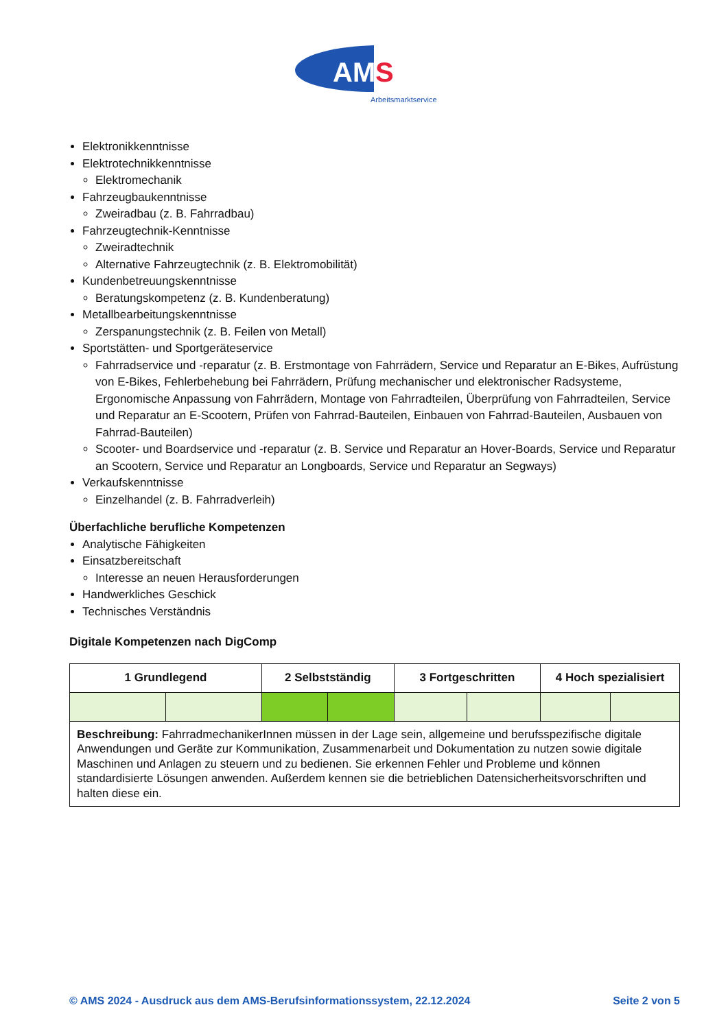AM
S
Arbeitsmarktservice
Elektronikkenntnisse
Elektrotechnikkenntnisse
Elektromechanik
Fahrzeugbaukenntnisse
Zweiradbau (z. B. Fahrradbau)
Fahrzeugtechnik-Kenntnisse
Zweiradtechnik
Alternative Fahrzeugtechnik (z. B. Elektromobilität)
Kundenbetreuungskenntnisse
Beratungskompetenz (z. B. Kundenberatung)
Metallbearbeitungskenntnisse
Zerspanungstechnik (z. B. Feilen von Metall)
Sportstätten- und Sportgeräteservice
Fahrradservice und -reparatur (z. B. Erstmontage von Fahrrädern, Service und Reparatur an E-Bikes, Aufrüstung von E-Bikes, Fehlerbehebung bei Fahrrädern, Prüfung mechanischer und elektronischer Radsysteme, Ergonomische Anpassung von Fahrrädern, Montage von Fahrradteilen, Überprüfung von Fahrradteilen, Service und Reparatur an E-Scootern, Prüfen von Fahrrad-Bauteilen, Einbauen von Fahrrad-Bauteilen, Ausbauen von Fahrrad-Bauteilen)
Scooter- und Boardservice und -reparatur (z. B. Service und Reparatur an Hover-Boards, Service und Reparatur an Scootern, Service und Reparatur an Longboards, Service und Reparatur an Segways)
Verkaufskenntnisse
Einzelhandel (z. B. Fahrradverleih)
Überfachliche berufliche Kompetenzen
Analytische Fähigkeiten
Einsatzbereitschaft
Interesse an neuen Herausforderungen
Handwerkliches Geschick
Technisches Verständnis
Digitale Kompetenzen nach DigComp
| 1 Grundlegend | | 2 Selbstständig | | 3 Fortgeschritten | | 4 Hoch spezialisiert | |
| --- | --- | --- | --- | --- | --- | --- | --- |
| Beschreibung: FahrradmechanikerInnen müssen in der Lage sein, allgemeine und berufsspezifische digitale Anwendungen und Geräte zur Kommunikation, Zusammenarbeit und Dokumentation zu nutzen sowie digitale Maschinen und Anlagen zu steuern und zu bedienen. Sie erkennen Fehler und Probleme und können standardisierte Lösungen anwenden. Außerdem kennen sie die betrieblichen Datensicherheitsvorschriften und halten diese ein. | | | | | | | |
© AMS 2024 - Ausdruck aus dem AMS-Berufsinformationssystem, 22.12.2024 Seite 2 von 5